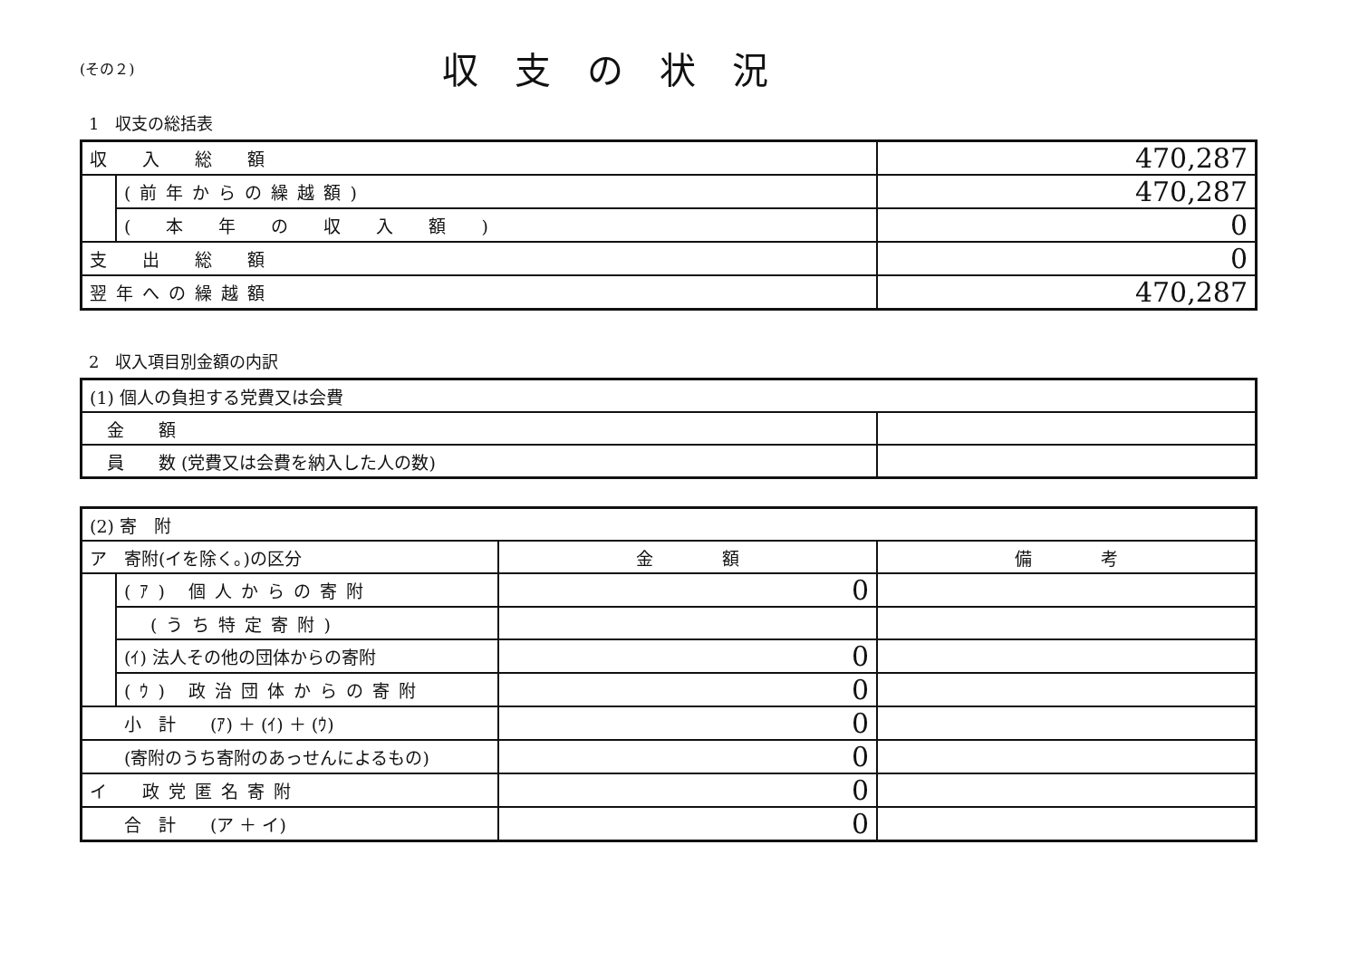(その２)
収支の状況
1　収支の総括表
| 収 入 総 額 | | 470,287 |
| | (前年からの繰越額) | 470,287 |
| | ( 本 年 の 収 入 額 ) | 0 |
| 支 出 総 額 | | 0 |
| 翌年への繰越額 | | 470,287 |
2　収入項目別金額の内訳
| (1) 個人の負担する党費又は会費 | |
| 金 額 | |
| 員 数 (党費又は会費を納入した人の数) | |
| (2) 寄 附 | | | |
| ア 寄附(イを除く。)の区分 | | 金 額 | 備 考 |
| | (ｱ) 個人からの寄附 | 0 | |
| | (うち特定寄附) | | |
| | (ｲ) 法人その他の団体からの寄附 | 0 | |
| | (ｳ) 政治団体からの寄附 | 0 | |
| 小 計 (ｱ) ＋ (ｲ) ＋ (ｳ) | | 0 | |
| (寄附のうち寄附のあっせんによるもの) | | 0 | |
| イ 政党匿名寄附 | | 0 | |
| 合 計 (ア ＋ イ) | | 0 | |